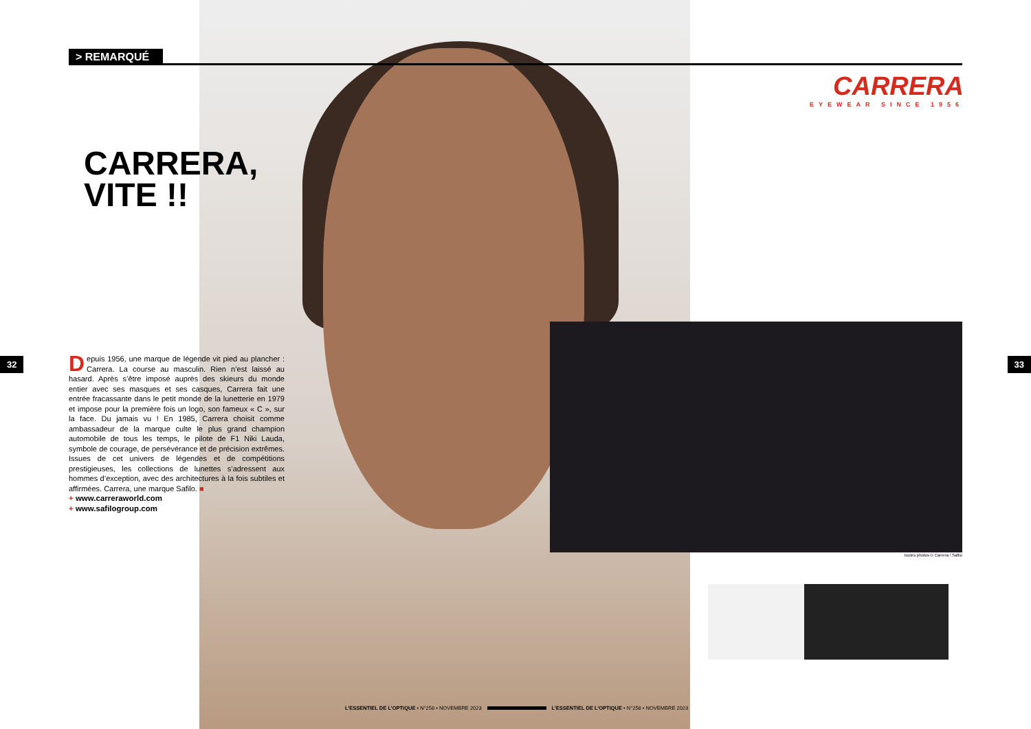> REMARQUÉ
CARRERA
EYEWEAR SINCE 1956
CARRERA,
VITE !!
32 33
Depuis 1956, une marque de légende vit pied au plancher : Carrera. La course au masculin. Rien n’est laissé au hasard. Après s’être imposé auprès des skieurs du monde entier avec ses masques et ses casques, Carrera fait une entrée fracassante dans le petit monde de la lunetterie en 1979 et impose pour la première fois un logo, son fameux « C », sur la face. Du jamais vu ! En 1985, Carrera choisit comme ambassadeur de la marque culte le plus grand champion automobile de tous les temps, le pilote de F1 Niki Lauda, symbole de courage, de persévérance et de précision extrêmes. Issues de cet univers de légendes et de compétitions prestigieuses, les collections de lunettes s’adressent aux hommes d’exception, avec des architectures à la fois subtiles et affirmées. Carrera, une marque Safilo. ■
+ www.carreraworld.com
+ www.safilogroup.com
toutes photos © Carrera / Safilo
L’ESSENTIEL DE L’OPTIQUE • N°258 • NOVEMBRE 2023 L’ESSENTIEL DE L’OPTIQUE • N°258 • NOVEMBRE 2023